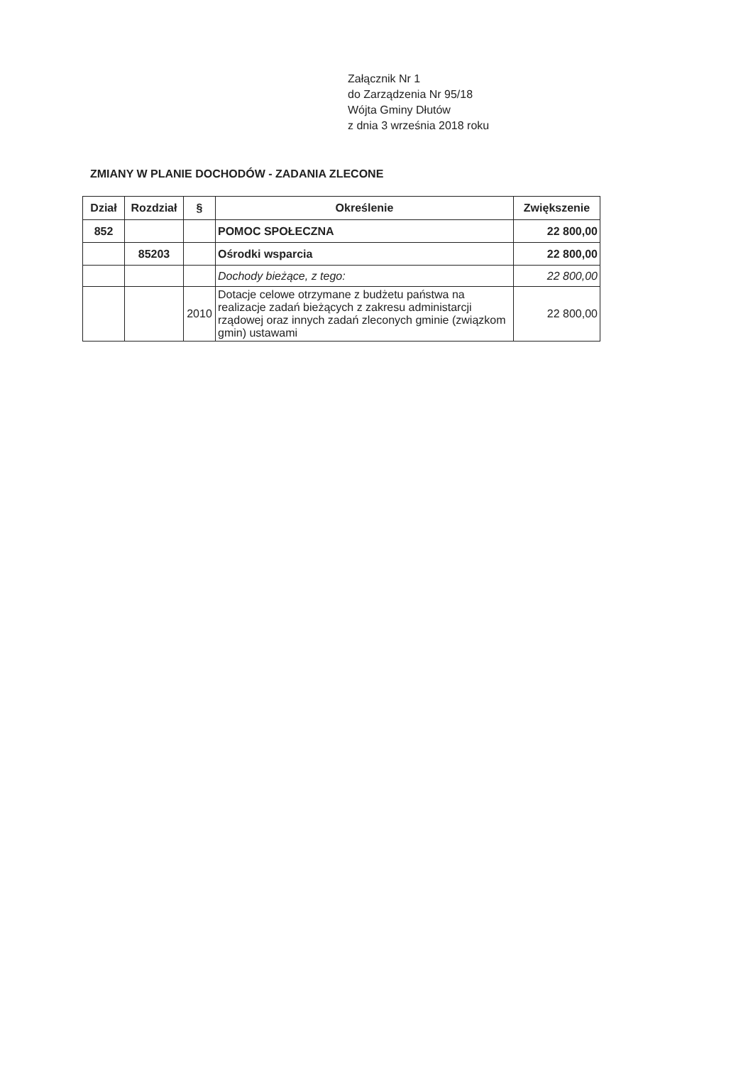Załącznik Nr 1
do Zarządzenia Nr 95/18
Wójta Gminy Dłutów
z dnia 3 września 2018 roku
ZMIANY W PLANIE DOCHODÓW - ZADANIA ZLECONE
| Dział | Rozdział | § | Określenie | Zwiększenie |
| --- | --- | --- | --- | --- |
| 852 | | | POMOC SPOŁECZNA | 22 800,00 |
| | 85203 | | Ośrodki wsparcia | 22 800,00 |
| | | | Dochody bieżące, z tego: | 22 800,00 |
| | | 2010 | Dotacje celowe otrzymane z budżetu państwa na realizacje zadań bieżących z zakresu administarcji rządowej oraz innych zadań zleconych gminie (związkom gmin) ustawami | 22 800,00 |